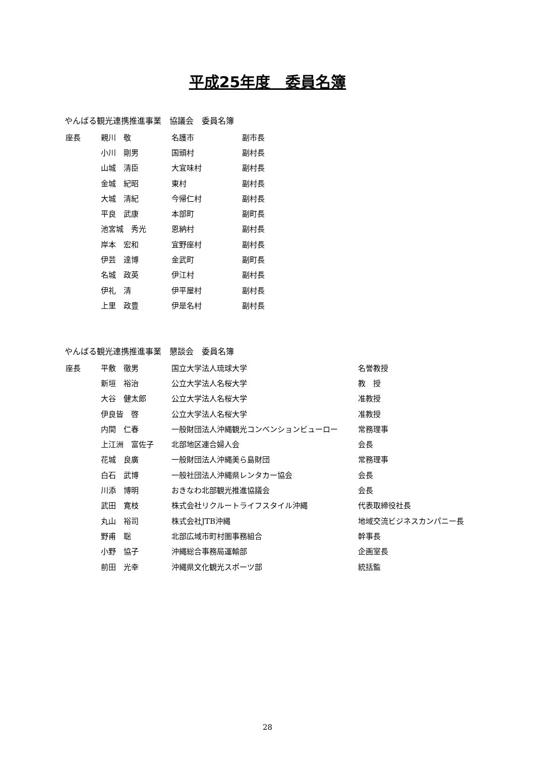平成25年度　委員名簿
やんばる観光連携推進事業　協議会　委員名簿
| 座長 | 親川 敬 | 名護市 | 副市長 |
| | 小川 剛男 | 国頭村 | 副村長 |
| | 山城 清臣 | 大宜味村 | 副村長 |
| | 金城 紀昭 | 東村 | 副村長 |
| | 大城 清紀 | 今帰仁村 | 副村長 |
| | 平良 武康 | 本部町 | 副町長 |
| | 池宮城 秀光 | 恩納村 | 副村長 |
| | 岸本 宏和 | 宜野座村 | 副村長 |
| | 伊芸 達博 | 金武町 | 副町長 |
| | 名城 政英 | 伊江村 | 副村長 |
| | 伊礼 清 | 伊平屋村 | 副村長 |
| | 上里 政豊 | 伊是名村 | 副村長 |
やんばる観光連携推進事業　懇談会　委員名簿
| 座長 | 平敷 徹男 | 国立大学法人琉球大学 | 名誉教授 |
| | 新垣 裕治 | 公立大学法人名桜大学 | 教 授 |
| | 大谷 健太郎 | 公立大学法人名桜大学 | 准教授 |
| | 伊良皆 啓 | 公立大学法人名桜大学 | 准教授 |
| | 内間 仁春 | 一般財団法人沖縄観光コンベンションビューロー | 常務理事 |
| | 上江洲 富佐子 | 北部地区連合婦人会 | 会長 |
| | 花城 良廣 | 一般財団法人沖縄美ら島財団 | 常務理事 |
| | 白石 武博 | 一般社団法人沖縄県レンタカー協会 | 会長 |
| | 川添 博明 | おきなわ北部観光推進協議会 | 会長 |
| | 武田 寛枝 | 株式会社リクルートライフスタイル沖縄 | 代表取締役社長 |
| | 丸山 裕司 | 株式会社JTB沖縄 | 地域交流ビジネスカンパニー長 |
| | 野甫 聡 | 北部広域市町村圏事務組合 | 幹事長 |
| | 小野 協子 | 沖縄総合事務局運輸部 | 企画室長 |
| | 前田 光幸 | 沖縄県文化観光スポーツ部 | 統括監 |
28